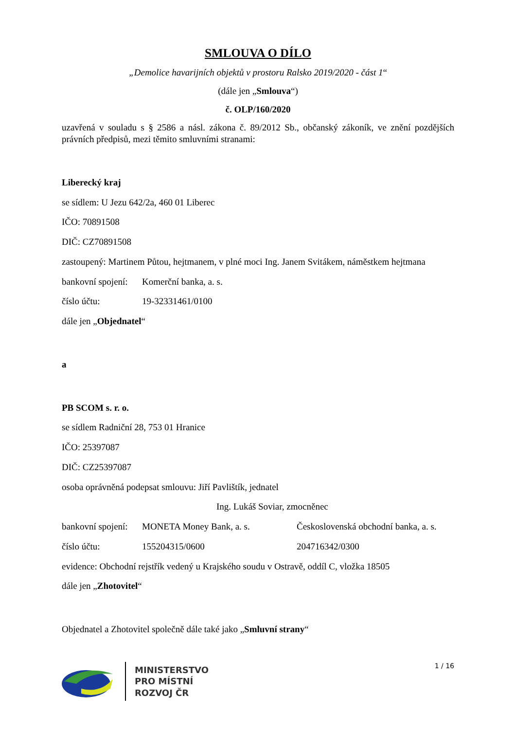SMLOUVA O DÍLO
„Demolice havarijních objektů v prostoru Ralsko 2019/2020 - část 1“
(dále jen „Smlouva“)
č. OLP/160/2020
uzavřená v souladu s § 2586 a násl. zákona č. 89/2012 Sb., občanský zákoník, ve znění pozdějších právních předpisů, mezi těmito smluvními stranami:
Liberecký kraj
se sídlem: U Jezu 642/2a, 460 01 Liberec
IČO: 70891508
DIČ: CZ70891508
zastoupený: Martinem Půtou, hejtmanem, v plné moci Ing. Janem Svitákem, náměstkem hejtmana
bankovní spojení: Komerční banka, a. s.
číslo účtu: 19-32331461/0100
dále jen „Objednatel“
a
PB SCOM s. r. o.
se sídlem Radniční 28, 753 01 Hranice
IČO: 25397087
DIČ: CZ25397087
osoba oprávněná podepsat smlouvu: Jiří Pavlištík, jednatel
Ing. Lukáš Soviar, zmocněnec
bankovní spojení: MONETA Money Bank, a. s. Československá obchodní banka, a. s.
číslo účtu: 155204315/0600 204716342/0300
evidence: Obchodní rejstřík vedený u Krajského soudu v Ostravě, oddíl C, vložka 18505
dále jen „Zhotovitel“
Objednatel a Zhotovitel společně dále také jako „Smluvní strany“
1 / 16
MINISTERSTVO
PRO MÍSTNÍ
ROZVOJ ČR